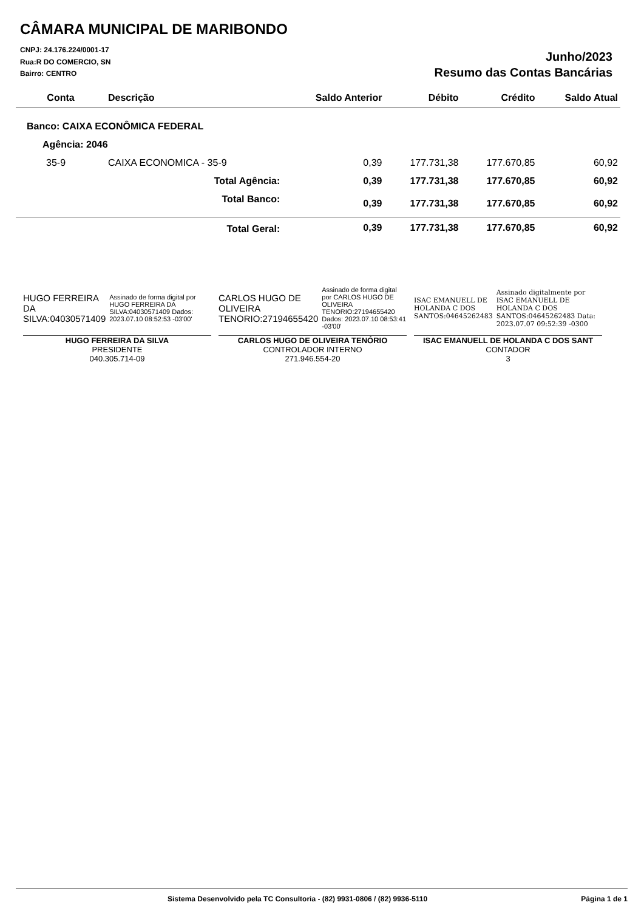CÂMARA MUNICIPAL DE MARIBONDO
CNPJ: 24.176.224/0001-17
Rua:R DO COMERCIO, SN
Bairro: CENTRO
Junho/2023
Resumo das Contas Bancárias
| Conta | Descrição | Saldo Anterior | Débito | Crédito | Saldo Atual |
| --- | --- | --- | --- | --- | --- |
| Banco: CAIXA ECONÔMICA FEDERAL | | | | | |
| Agência: 2046 | | | | | |
| 35-9 | CAIXA ECONOMICA - 35-9 | 0,39 | 177.731,38 | 177.670,85 | 60,92 |
| Total Agência: | | 0,39 | 177.731,38 | 177.670,85 | 60,92 |
| Total Banco: | | 0,39 | 177.731,38 | 177.670,85 | 60,92 |
| Total Geral: | | 0,39 | 177.731,38 | 177.670,85 | 60,92 |
HUGO FERREIRA DA SILVA:04030571409 Assinado de forma digital por HUGO FERREIRA DA SILVA:04030571409 Dados: 2023.07.10 08:52:53 -03'00'
HUGO FERREIRA DA SILVA
PRESIDENTE
040.305.714-09
CARLOS HUGO DE OLIVEIRA TENORIO:27194655420 Assinado de forma digital por CARLOS HUGO DE OLIVEIRA TENORIO:27194655420 Dados: 2023.07.10 08:53:41 -03'00'
CARLOS HUGO DE OLIVEIRA TENÓRIO
CONTROLADOR INTERNO
271.946.554-20
ISAC EMANUELL DE HOLANDA C DOS SANTOS:04645262483 Assinado digitalmente por ISAC EMANUELL DE HOLANDA C DOS SANTOS:04645262483 Data: 2023.07.07 09:52:39 -0300
ISAC EMANUELL DE HOLANDA C DOS SANT
CONTADOR
3
Sistema Desenvolvido pela TC Consultoria - (82) 9931-0806 / (82) 9936-5110 Página 1 de 1